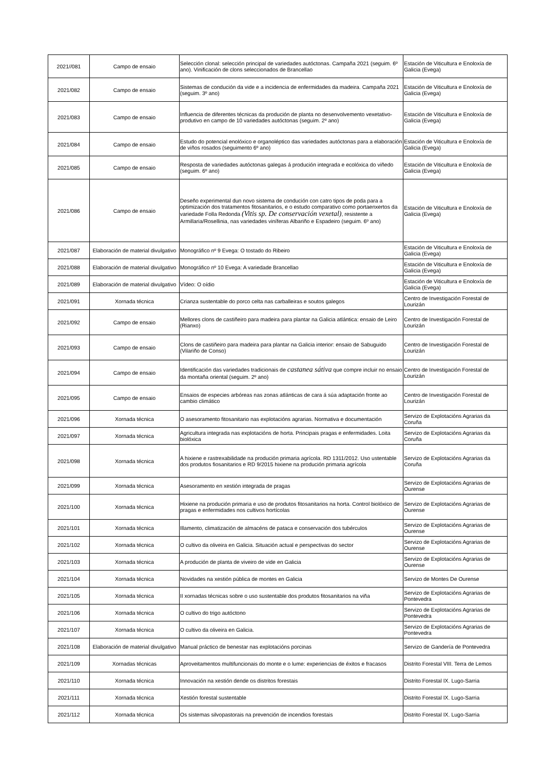| 2021//081 | Campo de ensaio | Selección clonal: selección principal de variedades autóctonas. Campaña 2021 (seguim. 6º ano). Vinificación de clons seleccionados de Brancellao | Estación de Viticultura e Enoloxía de Galicia (Evega) |
| 2021/082 | Campo de ensaio | Sistemas de condución da vide e a incidencia de enfermidades da madeira. Campaña 2021 (seguim. 3º ano) | Estación de Viticultura e Enoloxía de Galicia (Evega) |
| 2021/083 | Campo de ensaio | Influencia de diferentes técnicas da produción de planta no desenvolvemento vexetativo-produtivo en campo de 10 variedades autóctonas (seguim. 2º ano) | Estación de Viticultura e Enoloxía de Galicia (Evega) |
| 2021/084 | Campo de ensaio | Estudo do potencial enolóxico e organoléptico das variedades autóctonas para a elaboración de viños rosados (seguimento 6º ano) | Estación de Viticultura e Enoloxía de Galicia (Evega) |
| 2021/085 | Campo de ensaio | Resposta de variedades autóctonas galegas á produción integrada e ecolóxica do viñedo (seguim. 6º ano) | Estación de Viticultura e Enoloxía de Galicia (Evega) |
| 2021/086 | Campo de ensaio | Deseño experimental dun novo sistema de condución con catro tipos de poda para a optimización dos tratamentos fitosanitarios, e o estudo comparativo como portaenxertos da variedade Folla Redonda (Vitis sp. De conservación vexetal) , resistente a Armillaria/Rosellinia, nas variedades viníferas Albariño e Espadeiro (seguim. 6º ano) | Estación de Viticultura e Enoloxía de Galicia (Evega) |
| 2021/087 | Elaboración de material divulgativo | Monográfico nº 9 Evega: O tostado do Ribeiro | Estación de Viticultura e Enoloxía de Galicia (Evega) |
| 2021/088 | Elaboración de material divulgativo | Monográfico nº 10 Evega: A variedade Brancellao | Estación de Viticultura e Enoloxía de Galicia (Evega) |
| 2021/089 | Elaboración de material divulgativo | Vídeo: O oídio | Estación de Viticultura e Enoloxía de Galicia (Evega) |
| 2021/091 | Xornada técnica | Crianza sustentable do porco celta nas carballeiras e soutos galegos | Centro de Investigación Forestal de Lourizán |
| 2021/092 | Campo de ensaio | Mellores clons de castiñeiro para madeira para plantar na Galicia atlántica: ensaio de Leiro (Rianxo) | Centro de Investigación Forestal de Lourizán |
| 2021/093 | Campo de ensaio | Clons de castiñeiro para madeira para plantar na Galicia interior: ensaio de Sabuguido (Vilariño de Conso) | Centro de Investigación Forestal de Lourizán |
| 2021/094 | Campo de ensaio | Identificación das variedades tradicionais de castanea sátiva que compre incluir no ensaio da montaña oriental (seguim. 2º ano) | Centro de Investigación Forestal de Lourizán |
| 2021/095 | Campo de ensaio | Ensaios de especies arbóreas nas zonas atlánticas de cara á súa adaptación fronte ao cambio climático | Centro de Investigación Forestal de Lourizán |
| 2021/096 | Xornada técnica | O asesoramento fitosanitario nas explotacións agrarias. Normativa e documentación | Servizo de Explotacións Agrarias da Coruña |
| 2021/097 | Xornada técnica | Agricultura integrada nas explotacións de horta. Principais pragas e enfermidades. Loita biolóxica | Servizo de Explotacións Agrarias da Coruña |
| 2021/098 | Xornada técnica | A hixiene e rastrexabilidade na produción primaria agrícola. RD 1311/2012. Uso ustentable dos produtos fiosanitarios e RD 9/2015 hixiene na produción primaria agrícola | Servizo de Explotacións Agrarias da Coruña |
| 2021/099 | Xornada técnica | Asesoramento en xestión integrada de pragas | Servizo de Explotacións Agrarias de Ourense |
| 2021/100 | Xornada técnica | Hixiene na produción primaria e uso de produtos fitosanitarios na horta. Control biolóxico de pragas e enfermidades nos cultivos hortícolas | Servizo de Explotacións Agrarias de Ourense |
| 2021/101 | Xornada técnica | Illamento, climatización de almacéns de pataca e conservación dos tubérculos | Servizo de Explotacións Agrarias de Ourense |
| 2021/102 | Xornada técnica | O cultivo da oliveira en Galicia. Situación actual e perspectivas do sector | Servizo de Explotacións Agrarias de Ourense |
| 2021/103 | Xornada técnica | A produción de planta de viveiro de vide en Galicia | Servizo de Explotacións Agrarias de Ourense |
| 2021/104 | Xornada técnica | Novidades na xestión pública de montes en Galicia | Servizo de Montes De Ourense |
| 2021/105 | Xornada técnica | II xornadas técnicas sobre o uso sustentable dos produtos fitosanitarios na viña | Servizo de Explotacións Agrarias de Pontevedra |
| 2021/106 | Xornada técnica | O cultivo do trigo autóctono | Servizo de Explotacións Agrarias de Pontevedra |
| 2021/107 | Xornada técnica | O cultivo da oliveira en Galicia. | Servizo de Explotacións Agrarias de Pontevedra |
| 2021/108 | Elaboración de material divulgativo | Manual práctico de benestar nas explotacións porcinas | Servizo de Gandería de Pontevedra |
| 2021/109 | Xornadas técnicas | Aproveitamentos multifuncionais do monte e o lume: experiencias de éxitos e fracasos | Distrito Forestal VIII. Terra de Lemos |
| 2021/110 | Xornada técnica | Innovación na xestión dende os distritos forestais | Distrito Forestal IX. Lugo-Sarria |
| 2021/111 | Xornada técnica | Xestión forestal sustentable | Distrito Forestal IX. Lugo-Sarria |
| 2021/112 | Xornada técnica | Os sistemas silvopastorais na prevención de incendios forestais | Distrito Forestal IX. Lugo-Sarria |